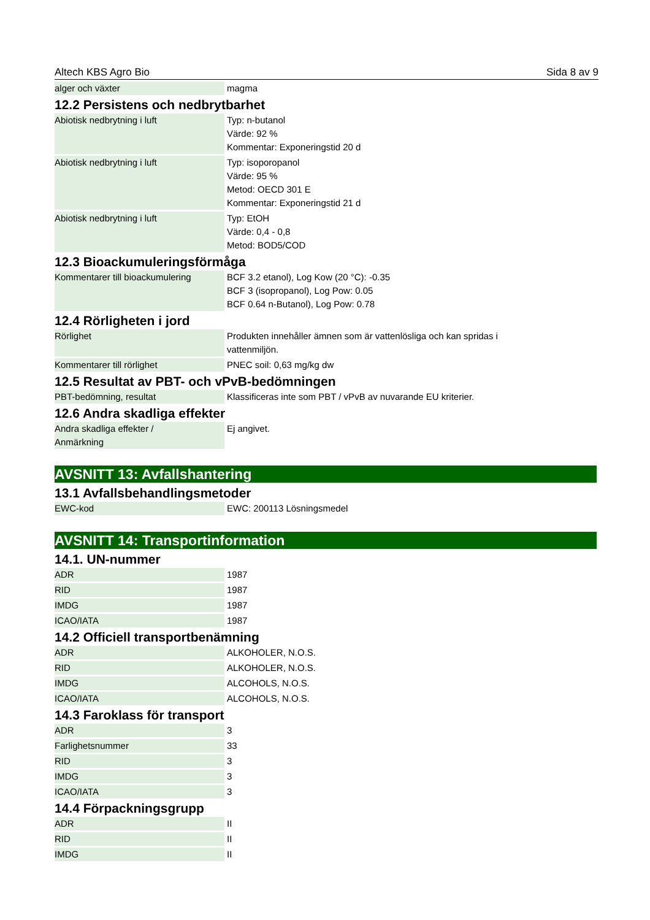Altech KBS Agro Bio Sida 8 av 9
| alger och växter | magma |
12.2 Persistens och nedbrytbarhet
| Abiotisk nedbrytning i luft | Typ: n-butanol Värde: 92 % Kommentar: Exponeringstid 20 d |
| Abiotisk nedbrytning i luft | Typ: isoporopanol Värde: 95 % Metod: OECD 301 E Kommentar: Exponeringstid 21 d |
| Abiotisk nedbrytning i luft | Typ: EtOH Värde: 0,4 - 0,8 Metod: BOD5/COD |
12.3 Bioackumuleringsförmåga
| Kommentarer till bioackumulering | BCF 3.2 etanol), Log Kow (20 °C): -0.35 BCF 3 (isopropanol), Log Pow: 0.05 BCF 0.64 n-Butanol), Log Pow: 0.78 |
12.4 Rörligheten i jord
| Rörlighet | Produkten innehåller ämnen som är vattenlösliga och kan spridas i vattenmiljön. |
| Kommentarer till rörlighet | PNEC soil: 0,63 mg/kg dw |
12.5 Resultat av PBT- och vPvB-bedömningen
| PBT-bedömning, resultat | Klassificeras inte som PBT / vPvB av nuvarande EU kriterier. |
12.6 Andra skadliga effekter
| Andra skadliga effekter / Anmärkning | Ej angivet. |
AVSNITT 13: Avfallshantering
13.1 Avfallsbehandlingsmetoder
| EWC-kod | EWC: 200113 Lösningsmedel |
AVSNITT 14: Transportinformation
14.1. UN-nummer
| ADR | 1987 |
| RID | 1987 |
| IMDG | 1987 |
| ICAO/IATA | 1987 |
14.2 Officiell transportbenämning
| ADR | ALKOHOLER, N.O.S. |
| RID | ALKOHOLER, N.O.S. |
| IMDG | ALCOHOLS, N.O.S. |
| ICAO/IATA | ALCOHOLS, N.O.S. |
14.3 Faroklass för transport
| ADR | 3 |
| Farlighetsnummer | 33 |
| RID | 3 |
| IMDG | 3 |
| ICAO/IATA | 3 |
14.4 Förpackningsgrupp
| ADR | II |
| RID | II |
| IMDG | II |